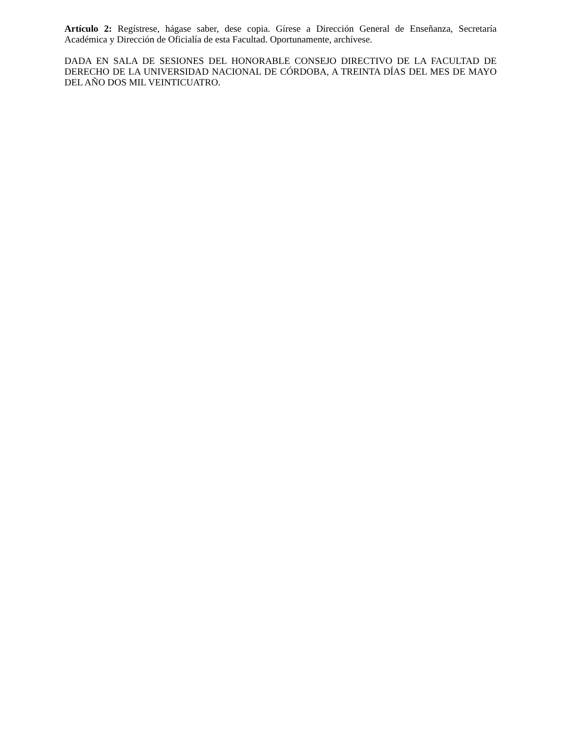Artículo 2: Regístrese, hágase saber, dese copia. Gírese a Dirección General de Enseñanza, Secretaría Académica y Dirección de Oficialía de esta Facultad. Oportunamente, archívese.
DADA EN SALA DE SESIONES DEL HONORABLE CONSEJO DIRECTIVO DE LA FACULTAD DE DERECHO DE LA UNIVERSIDAD NACIONAL DE CÓRDOBA, A TREINTA DÍAS DEL MES DE MAYO DEL AÑO DOS MIL VEINTICUATRO.